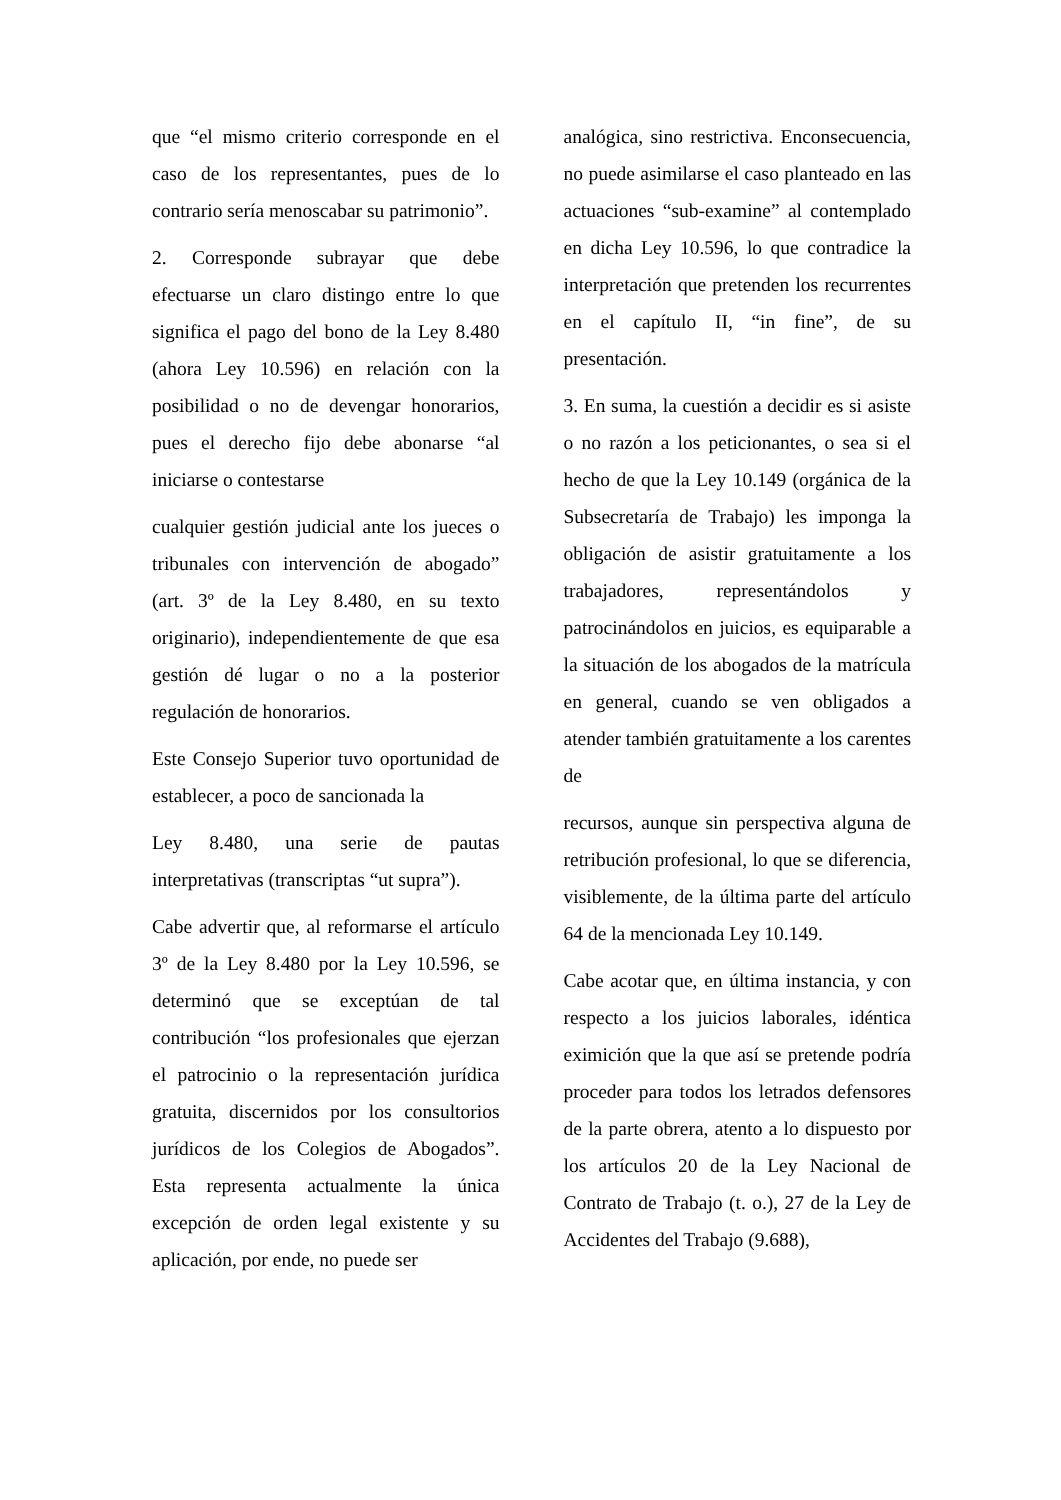que “el mismo criterio corresponde en el caso de los representantes, pues de lo contrario sería menoscabar su patrimonio”.
2. Corresponde subrayar que debe efectuarse un claro distingo entre lo que significa el pago del bono de la Ley 8.480 (ahora Ley 10.596) en relación con la posibilidad o no de devengar honorarios, pues el derecho fijo debe abonarse “al iniciarse o contestarse
cualquier gestión judicial ante los jueces o tribunales con intervención de abogado” (art. 3º de la Ley 8.480, en su texto originario), independientemente de que esa gestión dé lugar o no a la posterior regulación de honorarios.
Este Consejo Superior tuvo oportunidad de establecer, a poco de sancionada la
Ley 8.480, una serie de pautas interpretativas (transcriptas “ut supra”).
Cabe advertir que, al reformarse el artículo 3º de la Ley 8.480 por la Ley 10.596, se determinó que se exceptúan de tal contribución “los profesionales que ejerzan el patrocinio o la representación jurídica gratuita, discernidos por los consultorios jurídicos de los Colegios de Abogados”. Esta representa actualmente la única excepción de orden legal existente y su aplicación, por ende, no puede ser
analógica, sino restrictiva. Enconsecuencia, no puede asimilarse el caso planteado en las actuaciones “sub-examine” al contemplado en dicha Ley 10.596, lo que contradice la interpretación que pretenden los recurrentes en el capítulo II, “in fine”, de su presentación.
3. En suma, la cuestión a decidir es si asiste o no razón a los peticionantes, o sea si el hecho de que la Ley 10.149 (orgánica de la Subsecretaría de Trabajo) les imponga la obligación de asistir gratuitamente a los trabajadores, representándolos y patrocinándolos en juicios, es equiparable a la situación de los abogados de la matrícula en general, cuando se ven obligados a atender también gratuitamente a los carentes de
recursos, aunque sin perspectiva alguna de retribución profesional, lo que se diferencia, visiblemente, de la última parte del artículo 64 de la mencionada Ley 10.149.
Cabe acotar que, en última instancia, y con respecto a los juicios laborales, idéntica eximición que la que así se pretende podría proceder para todos los letrados defensores de la parte obrera, atento a lo dispuesto por los artículos 20 de la Ley Nacional de Contrato de Trabajo (t. o.), 27 de la Ley de Accidentes del Trabajo (9.688),